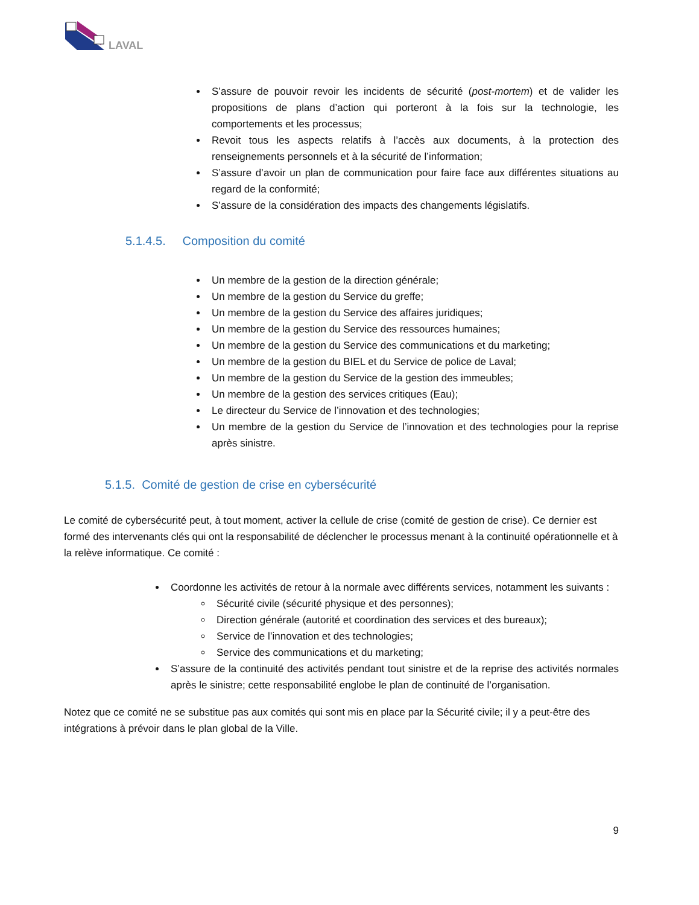LAVAL
S’assure de pouvoir revoir les incidents de sécurité (post-mortem) et de valider les propositions de plans d’action qui porteront à la fois sur la technologie, les comportements et les processus;
Revoit tous les aspects relatifs à l’accès aux documents, à la protection des renseignements personnels et à la sécurité de l’information;
S’assure d’avoir un plan de communication pour faire face aux différentes situations au regard de la conformité;
S’assure de la considération des impacts des changements législatifs.
5.1.4.5. Composition du comité
Un membre de la gestion de la direction générale;
Un membre de la gestion du Service du greffe;
Un membre de la gestion du Service des affaires juridiques;
Un membre de la gestion du Service des ressources humaines;
Un membre de la gestion du Service des communications et du marketing;
Un membre de la gestion du BIEL et du Service de police de Laval;
Un membre de la gestion du Service de la gestion des immeubles;
Un membre de la gestion des services critiques (Eau);
Le directeur du Service de l’innovation et des technologies;
Un membre de la gestion du Service de l’innovation et des technologies pour la reprise après sinistre.
5.1.5. Comité de gestion de crise en cybersécurité
Le comité de cybersécurité peut, à tout moment, activer la cellule de crise (comité de gestion de crise). Ce dernier est formé des intervenants clés qui ont la responsabilité de déclencher le processus menant à la continuité opérationnelle et à la relève informatique. Ce comité :
Coordonne les activités de retour à la normale avec différents services, notamment les suivants :
Sécurité civile (sécurité physique et des personnes);
Direction générale (autorité et coordination des services et des bureaux);
Service de l’innovation et des technologies;
Service des communications et du marketing;
S’assure de la continuité des activités pendant tout sinistre et de la reprise des activités normales après le sinistre; cette responsabilité englobe le plan de continuité de l’organisation.
Notez que ce comité ne se substitue pas aux comités qui sont mis en place par la Sécurité civile; il y a peut-être des intégrations à prévoir dans le plan global de la Ville.
9